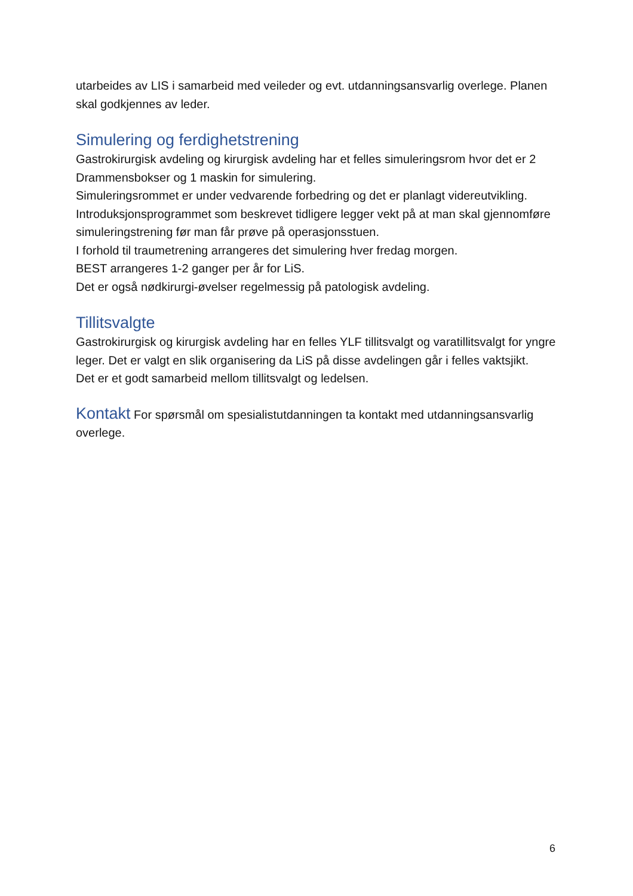utarbeides av LIS i samarbeid med veileder og evt. utdanningsansvarlig overlege. Planen skal godkjennes av leder.
Simulering og ferdighetstrening
Gastrokirurgisk avdeling og kirurgisk avdeling har et felles simuleringsrom hvor det er 2 Drammensbokser og 1 maskin for simulering.
Simuleringsrommet er under vedvarende forbedring og det er planlagt videreutvikling.
Introduksjonsprogrammet som beskrevet tidligere legger vekt på at man skal gjennomføre simuleringstrening før man får prøve på operasjonsstuen.
I forhold til traumetrening arrangeres det simulering hver fredag morgen.
BEST arrangeres 1-2 ganger per år for LiS.
Det er også nødkirurgi-øvelser regelmessig på patologisk avdeling.
Tillitsvalgte
Gastrokirurgisk og kirurgisk avdeling har en felles YLF tillitsvalgt og varatillitsvalgt for yngre leger. Det er valgt en slik organisering da LiS på disse avdelingen går i felles vaktsjikt.
Det er et godt samarbeid mellom tillitsvalgt og ledelsen.
Kontakt For spørsmål om spesialistutdanningen ta kontakt med utdanningsansvarlig overlege.
6